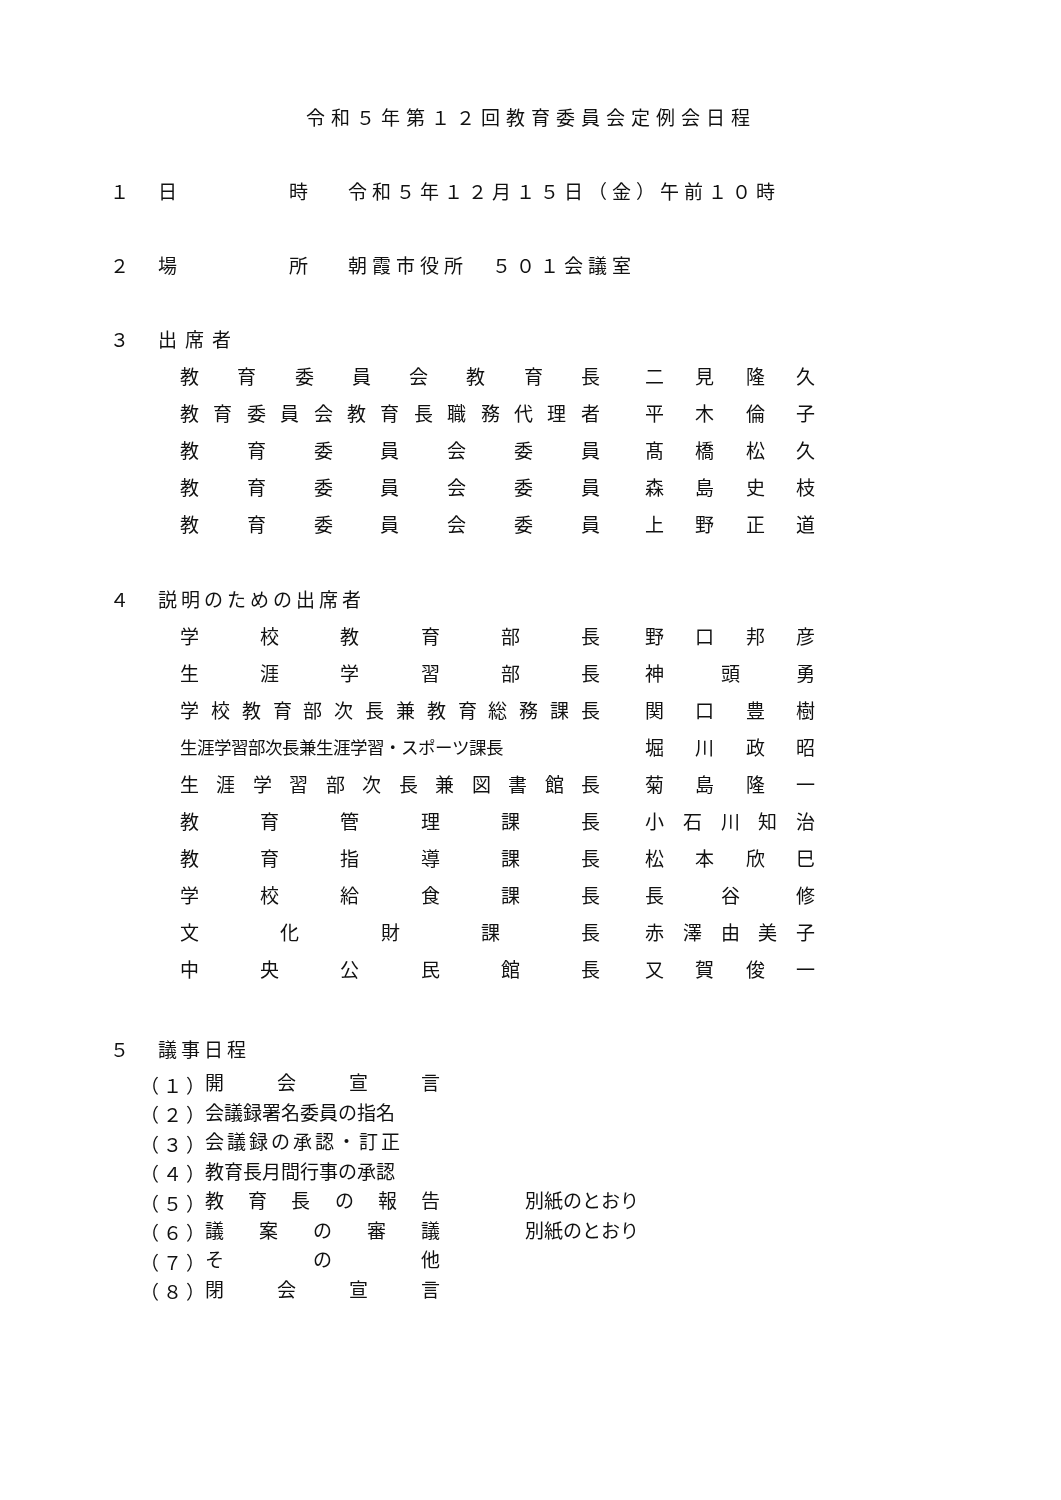令和５年第１２回教育委員会定例会日程
１ 日 時 令和５年１２月１５日（金）午前１０時
２ 場 所 朝霞市役所　５０１会議室
３ 出席者
教育委員会教育長 二見隆久
教育委員会教育長職務代理者 平木倫子
教育委員会委員 髙橋松久
教育委員会委員 森島史枝
教育委員会委員 上野正道
４ 説明のための出席者
学校教育部長 野口邦彦
生涯学習部長 神頭勇
学校教育部次長兼教育総務課長 関口豊樹
生涯学習部次長兼生涯学習・スポーツ課長 堀川政昭
生涯学習部次長兼図書館長 菊島隆一
教育管理課長 小石川知治
教育指導課長 松本欣巳
学校給食課長 長谷修
文化財課長 赤澤由美子
中央公民館長 又賀俊一
５ 議事日程
（１） 開会宣言
（２） 会議録署名委員の指名
（３） 会議録の承認・訂正
（４） 教育長月間行事の承認
（５） 教育長の報告 別紙のとおり
（６） 議案の審議 別紙のとおり
（７） その他
（８） 閉会宣言